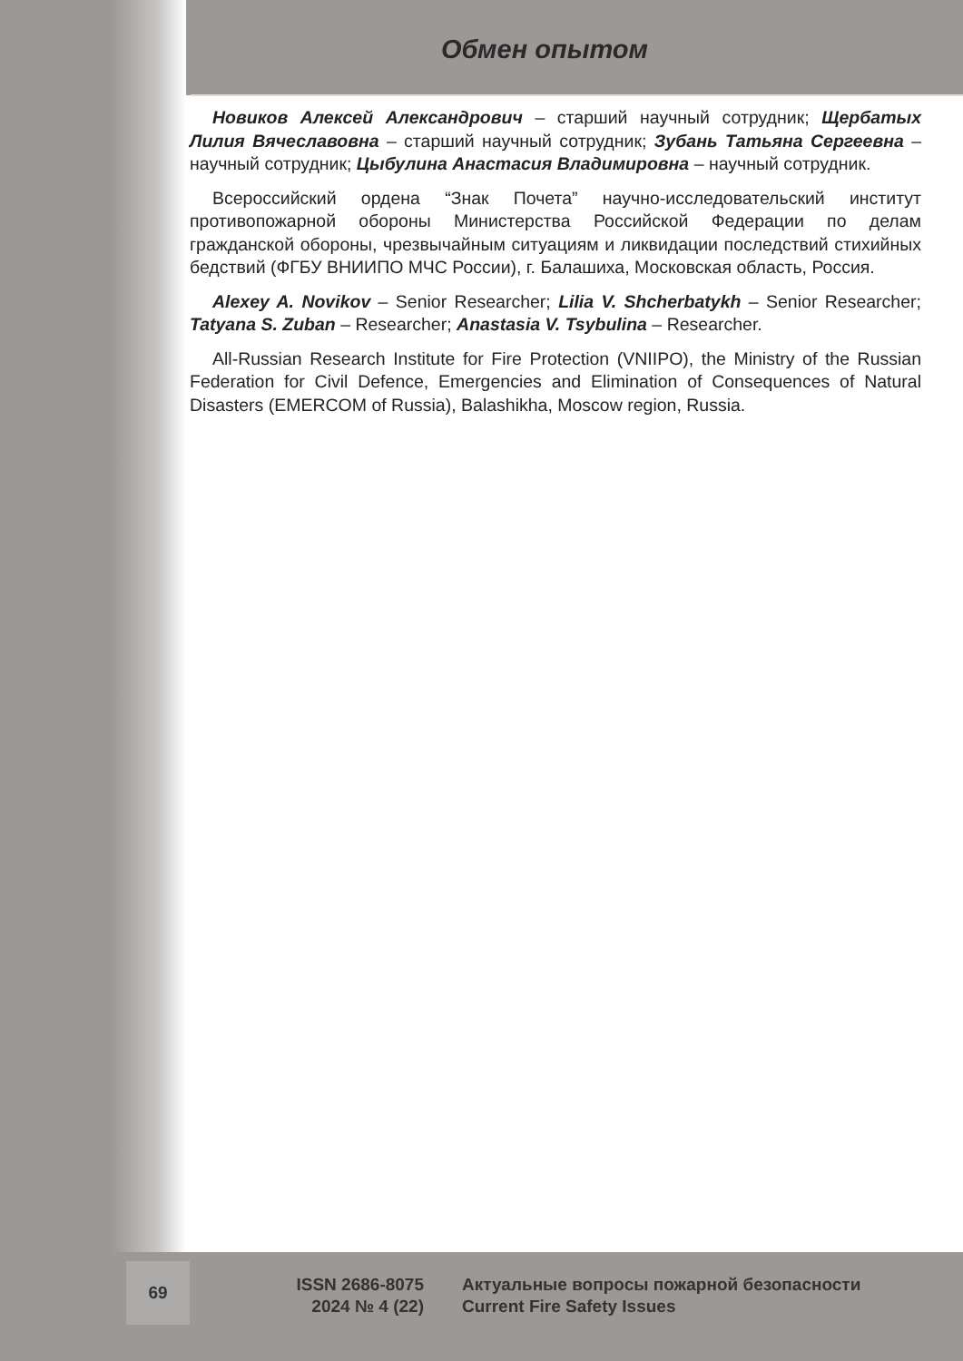Обмен опытом
Новиков Алексей Александрович – старший научный сотрудник; Щербатых Лилия Вячеславовна – старший научный сотрудник; Зубань Татьяна Сергеевна – научный сотрудник; Цыбулина Анастасия Владимировна – научный сотрудник.
Всероссийский ордена “Знак Почета” научно-исследовательский институт противопожарной обороны Министерства Российской Федерации по делам гражданской обороны, чрезвычайным ситуациям и ликвидации последствий стихийных бедствий (ФГБУ ВНИИПО МЧС России), г. Балашиха, Московская область, Россия.
Alexey A. Novikov – Senior Researcher; Lilia V. Shcherbatykh – Senior Researcher; Tatyana S. Zuban – Researcher; Anastasia V. Tsybulina – Researcher.
All-Russian Research Institute for Fire Protection (VNIIPO), the Ministry of the Russian Federation for Civil Defence, Emergencies and Elimination of Consequences of Natural Disasters (EMERCOM of Russia), Balashikha, Moscow region, Russia.
69
ISSN 2686-8075
2024 № 4 (22)
Актуальные вопросы пожарной безопасности
Current Fire Safety Issues